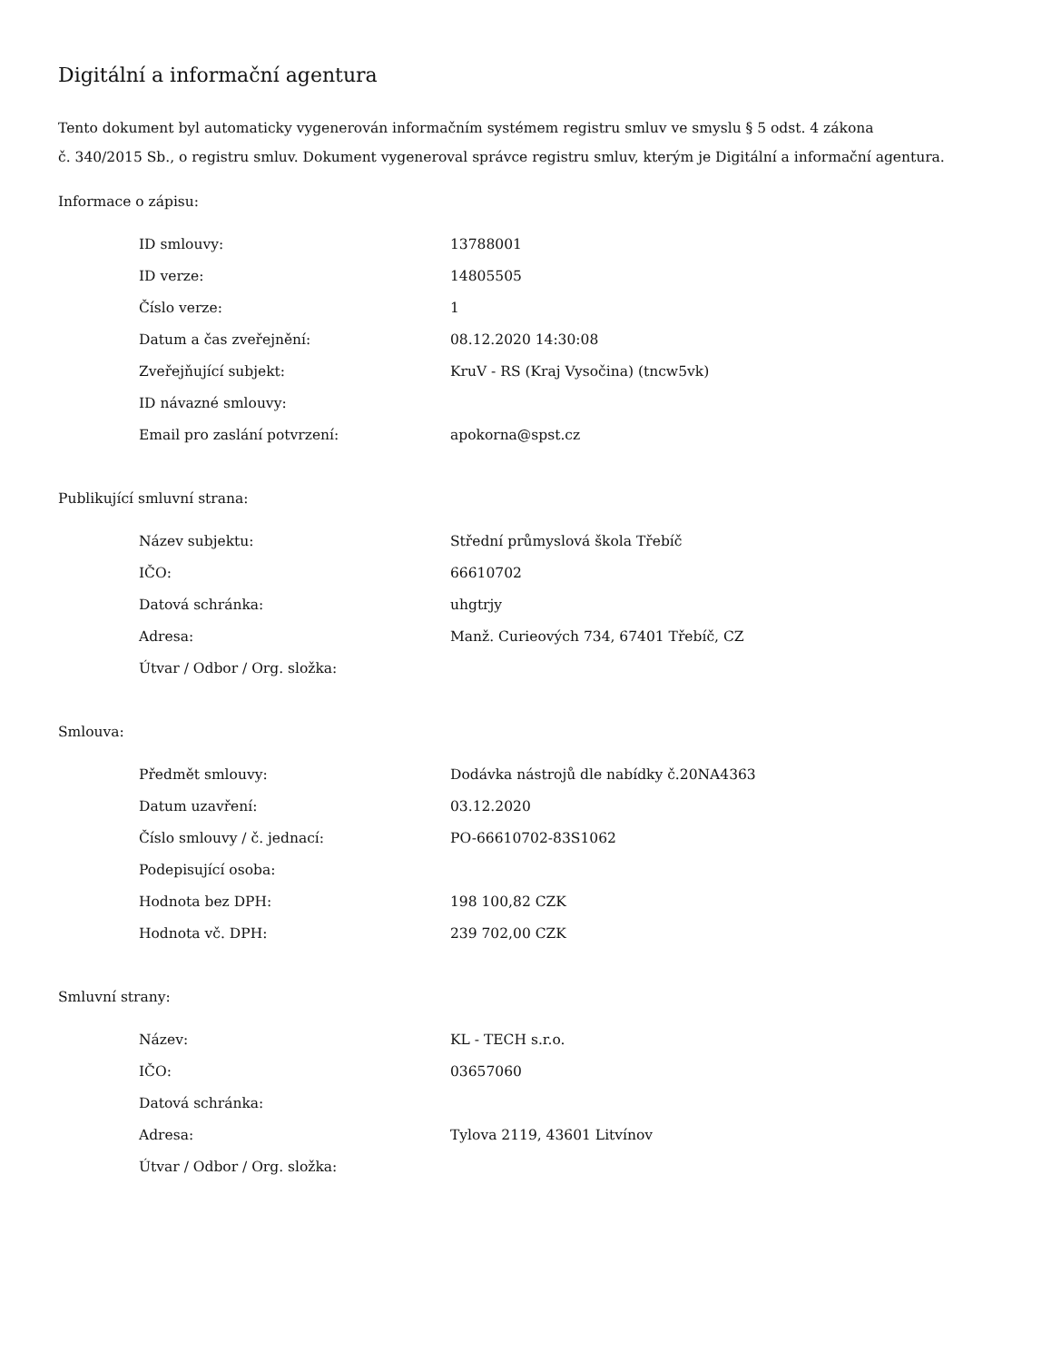Digitální a informační agentura
Tento dokument byl automaticky vygenerován informačním systémem registru smluv ve smyslu § 5 odst. 4 zákona
č. 340/2015 Sb., o registru smluv. Dokument vygeneroval správce registru smluv, kterým je Digitální a informační agentura.
Informace o zápisu:
| ID smlouvy: | 13788001 |
| ID verze: | 14805505 |
| Číslo verze: | 1 |
| Datum a čas zveřejnění: | 08.12.2020 14:30:08 |
| Zveřejňující subjekt: | KruV - RS (Kraj Vysočina) (tncw5vk) |
| ID návazné smlouvy: | |
| Email pro zaslání potvrzení: | apokorna@spst.cz |
Publikující smluvní strana:
| Název subjektu: | Střední průmyslová škola Třebíč |
| IČO: | 66610702 |
| Datová schránka: | uhgtrjy |
| Adresa: | Manž. Curieových 734, 67401 Třebíč, CZ |
| Útvar / Odbor / Org. složka: | |
Smlouva:
| Předmět smlouvy: | Dodávka nástrojů dle nabídky č.20NA4363 |
| Datum uzavření: | 03.12.2020 |
| Číslo smlouvy / č. jednací: | PO-66610702-83S1062 |
| Podepisující osoba: | |
| Hodnota bez DPH: | 198 100,82 CZK |
| Hodnota vč. DPH: | 239 702,00 CZK |
Smluvní strany:
| Název: | KL - TECH s.r.o. |
| IČO: | 03657060 |
| Datová schránka: | |
| Adresa: | Tylova 2119, 43601 Litvínov |
| Útvar / Odbor / Org. složka: | |